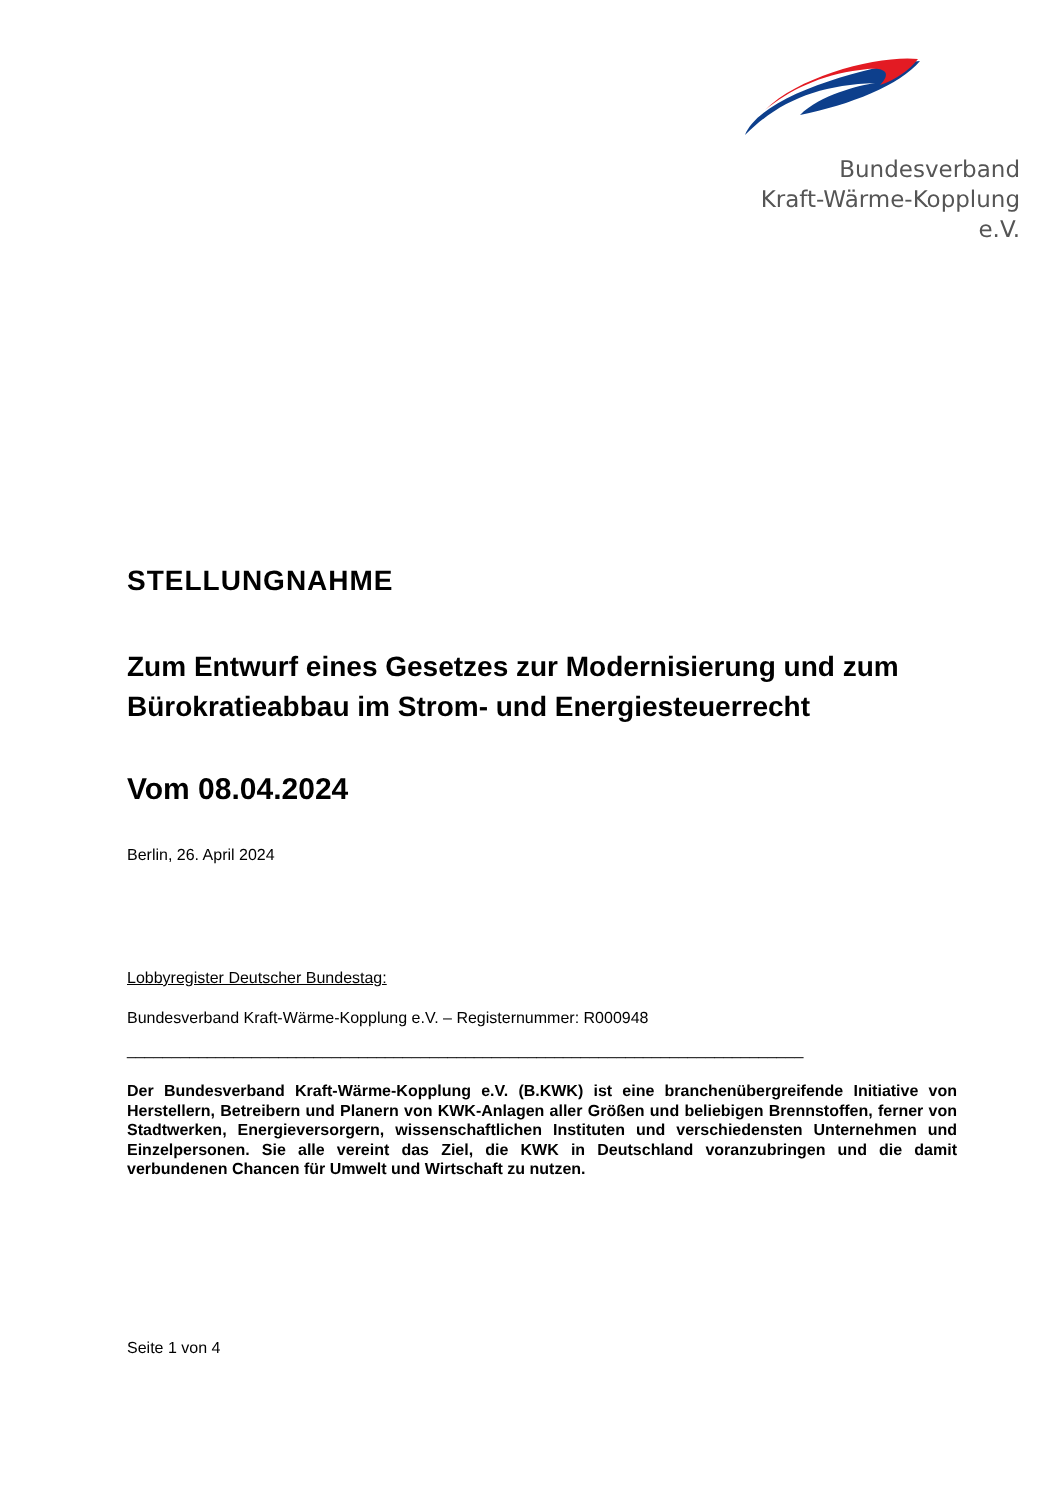Bundesverband
Kraft-Wärme-Kopplung e.V.
STELLUNGNAHME
Zum Entwurf eines Gesetzes zur Modernisierung und zum Bürokratieabbau im Strom- und Energiesteuerrecht
Vom 08.04.2024
Berlin, 26. April 2024
Lobbyregister Deutscher Bundestag:
Bundesverband Kraft-Wärme-Kopplung e.V. – Registernummer: R000948
____________________________________________________________________________
Der Bundesverband Kraft-Wärme-Kopplung e.V. (B.KWK) ist eine branchenübergreifende Initiative von Herstellern, Betreibern und Planern von KWK-Anlagen aller Größen und beliebigen Brennstoffen, ferner von Stadtwerken, Energieversorgern, wissenschaftlichen Instituten und verschiedensten Unternehmen und Einzelpersonen. Sie alle vereint das Ziel, die KWK in Deutschland voranzubringen und die damit verbundenen Chancen für Umwelt und Wirtschaft zu nutzen.
Seite 1 von 4